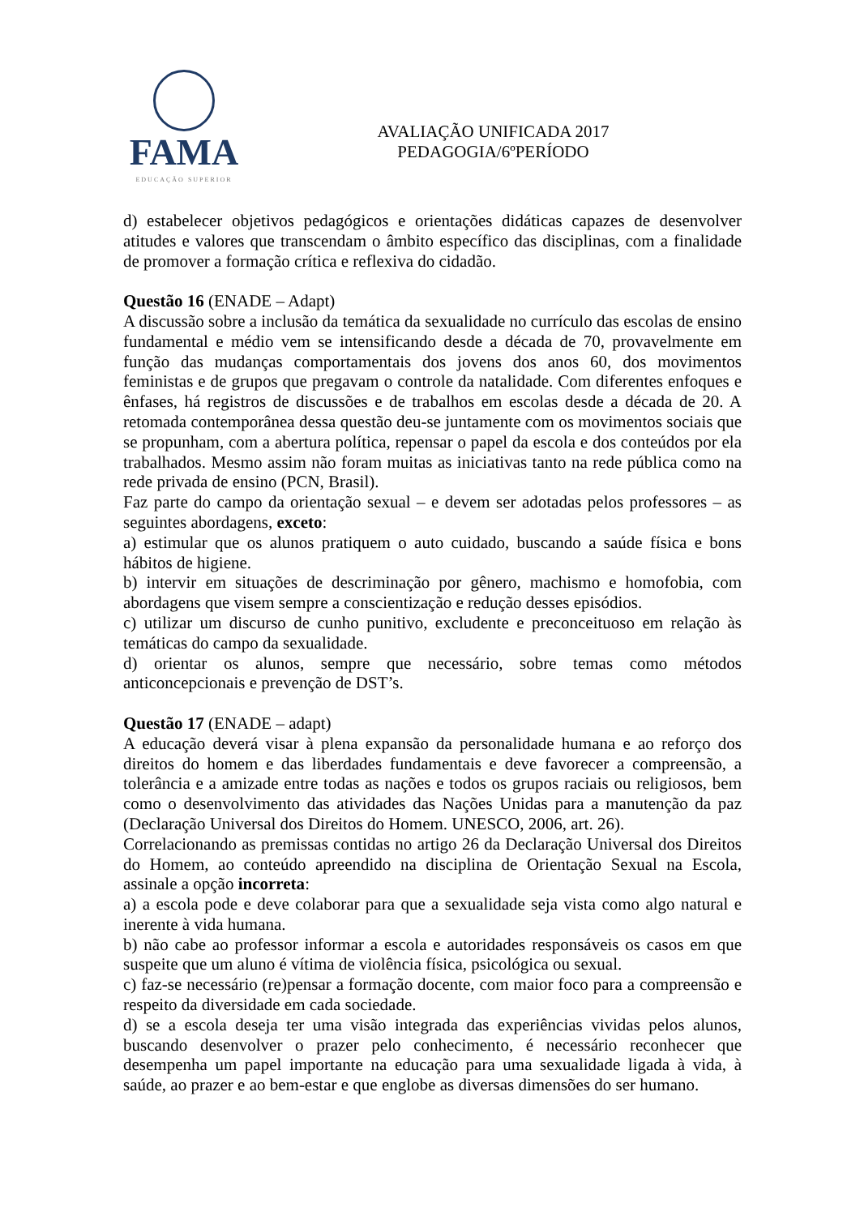FAMA
EDUCAÇÃO SUPERIOR
AVALIAÇÃO UNIFICADA 2017
PEDAGOGIA/6ºPERÍODO
d) estabelecer objetivos pedagógicos e orientações didáticas capazes de desenvolver atitudes e valores que transcendam o âmbito específico das disciplinas, com a finalidade de promover a formação crítica e reflexiva do cidadão.
Questão 16 (ENADE – Adapt)
A discussão sobre a inclusão da temática da sexualidade no currículo das escolas de ensino fundamental e médio vem se intensificando desde a década de 70, provavelmente em função das mudanças comportamentais dos jovens dos anos 60, dos movimentos feministas e de grupos que pregavam o controle da natalidade. Com diferentes enfoques e ênfases, há registros de discussões e de trabalhos em escolas desde a década de 20. A retomada contemporânea dessa questão deu-se juntamente com os movimentos sociais que se propunham, com a abertura política, repensar o papel da escola e dos conteúdos por ela trabalhados. Mesmo assim não foram muitas as iniciativas tanto na rede pública como na rede privada de ensino (PCN, Brasil).
Faz parte do campo da orientação sexual – e devem ser adotadas pelos professores – as seguintes abordagens, exceto:
a) estimular que os alunos pratiquem o auto cuidado, buscando a saúde física e bons hábitos de higiene.
b) intervir em situações de descriminação por gênero, machismo e homofobia, com abordagens que visem sempre a conscientização e redução desses episódios.
c) utilizar um discurso de cunho punitivo, excludente e preconceituoso em relação às temáticas do campo da sexualidade.
d) orientar os alunos, sempre que necessário, sobre temas como métodos anticoncepcionais e prevenção de DST’s.
Questão 17 (ENADE – adapt)
A educação deverá visar à plena expansão da personalidade humana e ao reforço dos direitos do homem e das liberdades fundamentais e deve favorecer a compreensão, a tolerância e a amizade entre todas as nações e todos os grupos raciais ou religiosos, bem como o desenvolvimento das atividades das Nações Unidas para a manutenção da paz (Declaração Universal dos Direitos do Homem. UNESCO, 2006, art. 26).
Correlacionando as premissas contidas no artigo 26 da Declaração Universal dos Direitos do Homem, ao conteúdo apreendido na disciplina de Orientação Sexual na Escola, assinale a opção incorreta:
a) a escola pode e deve colaborar para que a sexualidade seja vista como algo natural e inerente à vida humana.
b) não cabe ao professor informar a escola e autoridades responsáveis os casos em que suspeite que um aluno é vítima de violência física, psicológica ou sexual.
c) faz-se necessário (re)pensar a formação docente, com maior foco para a compreensão e respeito da diversidade em cada sociedade.
d) se a escola deseja ter uma visão integrada das experiências vividas pelos alunos, buscando desenvolver o prazer pelo conhecimento, é necessário reconhecer que desempenha um papel importante na educação para uma sexualidade ligada à vida, à saúde, ao prazer e ao bem-estar e que englobe as diversas dimensões do ser humano.